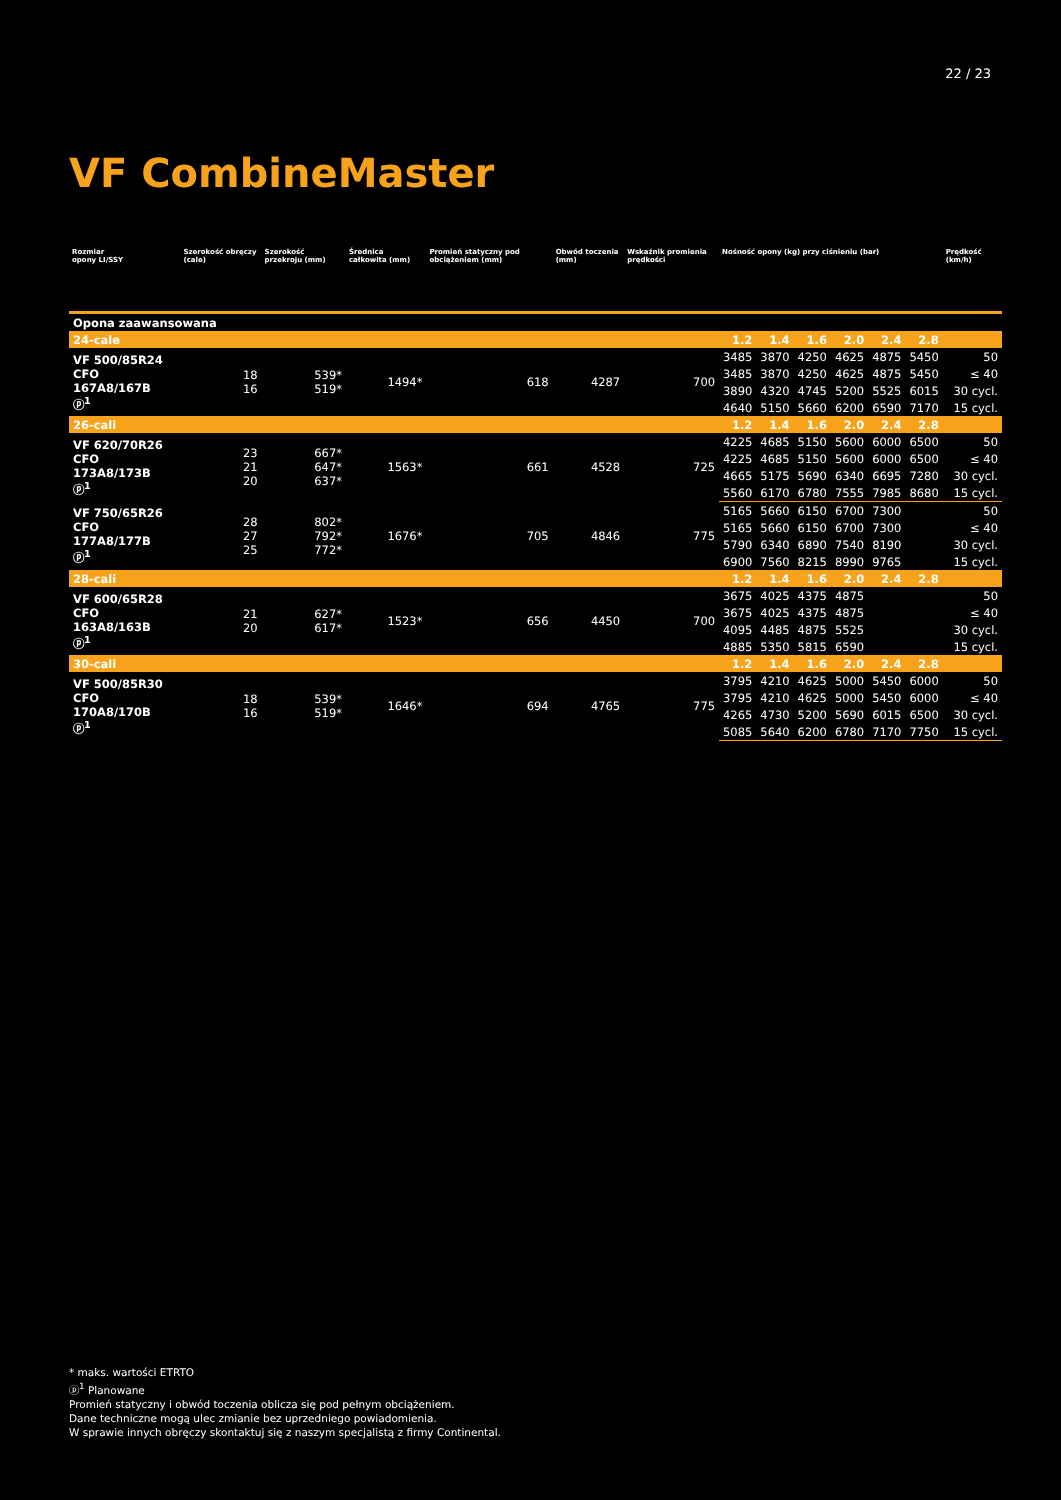22 / 23
VF CombineMaster
| Rozmiar opony LI/SSY | Szerokość obręczy (cale) | Szerokość przekroju (mm) | Średnica całkowita (mm) | Promień statyczny pod obciążeniem (mm) | Obwód toczenia (mm) | Wskaźnik promienia prędkości | Nośność opony (kg) przy ciśnieniu (bar) | | | | | | Prędkość (km/h) |
| --- | --- | --- | --- | --- | --- | --- | --- | --- | --- | --- | --- | --- | --- |
| Opona zaawansowana | | | | | | | | | | | | | |
| 24-cale | | | | | | | 1.2 | 1.4 | 1.6 | 2.0 | 2.4 | 2.8 | |
| VF 500/85R24 CFO 167A8/167B ⓟ<sup>1</sup> | 18 16 | 539* 519* | 1494* | 618 | 4287 | 700 | 3485 | 3870 | 4250 | 4625 | 4875 | 5450 | 50 |
| | | | | | | | 3485 | 3870 | 4250 | 4625 | 4875 | 5450 | ≤ 40 |
| | | | | | | | 3890 | 4320 | 4745 | 5200 | 5525 | 6015 | 30 cycl. |
| | | | | | | | 4640 | 5150 | 5660 | 6200 | 6590 | 7170 | 15 cycl. |
| 26-cali | | | | | | | 1.2 | 1.4 | 1.6 | 2.0 | 2.4 | 2.8 | |
| VF 620/70R26 CFO 173A8/173B ⓟ<sup>1</sup> | 23 21 20 | 667* 647* 637* | 1563* | 661 | 4528 | 725 | 4225 | 4685 | 5150 | 5600 | 6000 | 6500 | 50 |
| | | | | | | | 4225 | 4685 | 5150 | 5600 | 6000 | 6500 | ≤ 40 |
| | | | | | | | 4665 | 5175 | 5690 | 6340 | 6695 | 7280 | 30 cycl. |
| | | | | | | | 5560 | 6170 | 6780 | 7555 | 7985 | 8680 | 15 cycl. |
| VF 750/65R26 CFO 177A8/177B ⓟ<sup>1</sup> | 28 27 25 | 802* 792* 772* | 1676* | 705 | 4846 | 775 | 5165 | 5660 | 6150 | 6700 | 7300 | | 50 |
| | | | | | | | 5165 | 5660 | 6150 | 6700 | 7300 | | ≤ 40 |
| | | | | | | | 5790 | 6340 | 6890 | 7540 | 8190 | | 30 cycl. |
| | | | | | | | 6900 | 7560 | 8215 | 8990 | 9765 | | 15 cycl. |
| 28-cali | | | | | | | 1.2 | 1.4 | 1.6 | 2.0 | 2.4 | 2.8 | |
| VF 600/65R28 CFO 163A8/163B ⓟ<sup>1</sup> | 21 20 | 627* 617* | 1523* | 656 | 4450 | 700 | 3675 | 4025 | 4375 | 4875 | | | 50 |
| | | | | | | | 3675 | 4025 | 4375 | 4875 | | | ≤ 40 |
| | | | | | | | 4095 | 4485 | 4875 | 5525 | | | 30 cycl. |
| | | | | | | | 4885 | 5350 | 5815 | 6590 | | | 15 cycl. |
| 30-cali | | | | | | | 1.2 | 1.4 | 1.6 | 2.0 | 2.4 | 2.8 | |
| VF 500/85R30 CFO 170A8/170B ⓟ<sup>1</sup> | 18 16 | 539* 519* | 1646* | 694 | 4765 | 775 | 3795 | 4210 | 4625 | 5000 | 5450 | 6000 | 50 |
| | | | | | | | 3795 | 4210 | 4625 | 5000 | 5450 | 6000 | ≤ 40 |
| | | | | | | | 4265 | 4730 | 5200 | 5690 | 6015 | 6500 | 30 cycl. |
| | | | | | | | 5085 | 5640 | 6200 | 6780 | 7170 | 7750 | 15 cycl. |
* maks. wartości ETRTO
ⓟ<sup>1</sup> Planowane
Promień statyczny i obwód toczenia oblicza się pod pełnym obciążeniem.
Dane techniczne mogą ulec zmianie bez uprzedniego powiadomienia.
W sprawie innych obręczy skontaktuj się z naszym specjalistą z firmy Continental.